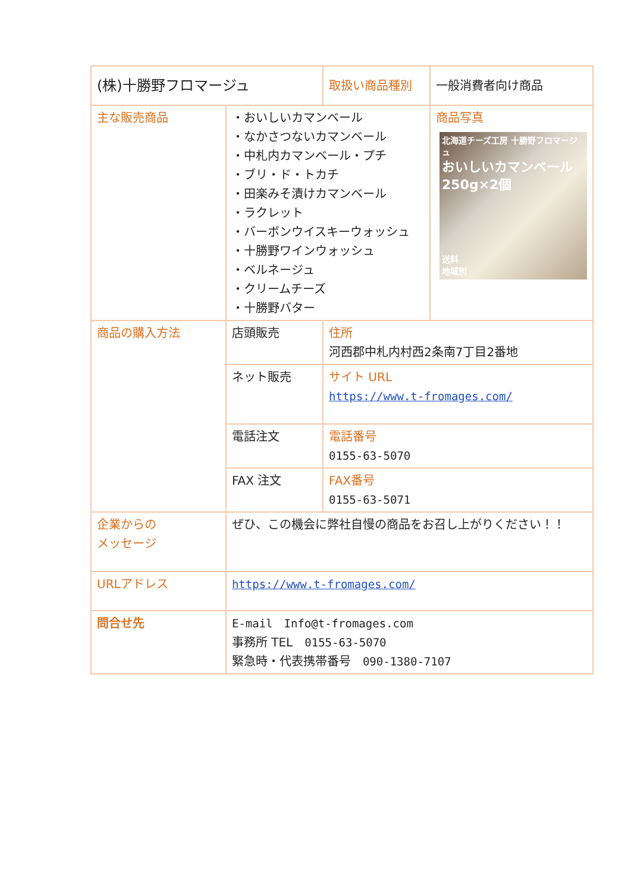| (株)十勝野フロマージュ | | 取扱い商品種別 | | 一般消費者向け商品 |
| 主な販売商品 | ・おいしいカマンベール ・なかさつないカマンベール ・中札内カマンベール・プチ ・ブリ・ド・トカチ ・田楽みそ漬けカマンベール ・ラクレット ・バーボンウイスキーウォッシュ ・十勝野ワインウォッシュ ・ベルネージュ ・クリームチーズ ・十勝野バター | | 商品写真 北海道チーズ工房 十勝野フロマージュ おいしいカマンベール 250g×2個 送料 地域別 | |
| 商品の購入方法 | 店頭販売 | 住所 河西郡中札内村西2条南7丁目2番地 | | |
| | ネット販売 | サイト URL https://www.t-fromages.com/ | | |
| | 電話注文 | 電話番号 0155-63-5070 | | |
| | FAX 注文 | FAX番号 0155-63-5071 | | |
| 企業からの メッセージ | ぜひ、この機会に弊社自慢の商品をお召し上がりください！！ | | | |
| URLアドレス | https://www.t-fromages.com/ | | | |
| 問合せ先 | E-mail Info@t-fromages.com 事務所 TEL 0155-63-5070 緊急時・代表携帯番号 090-1380-7107 | | | |